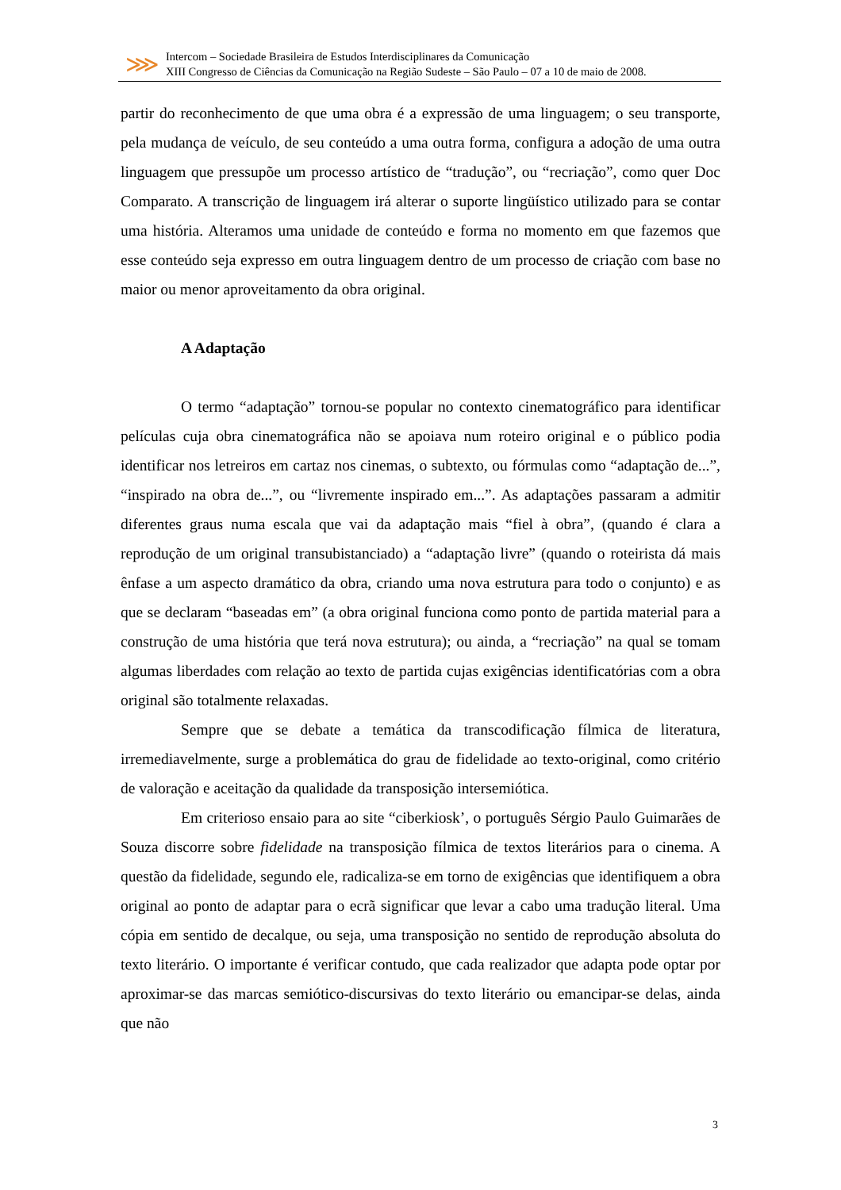⋙
Intercom – Sociedade Brasileira de Estudos Interdisciplinares da Comunicação
XIII Congresso de Ciências da Comunicação na Região Sudeste – São Paulo – 07 a 10 de maio de 2008.
partir do reconhecimento de que uma obra é a expressão de uma linguagem; o seu transporte, pela mudança de veículo, de seu conteúdo a uma outra forma, configura a adoção de uma outra linguagem que pressupõe um processo artístico de “tradução”, ou “recriação”, como quer Doc Comparato. A transcrição de linguagem irá alterar o suporte lingüístico utilizado para se contar uma história. Alteramos uma unidade de conteúdo e forma no momento em que fazemos que esse conteúdo seja expresso em outra linguagem dentro de um processo de criação com base no maior ou menor aproveitamento da obra original.
A Adaptação
O termo “adaptação” tornou-se popular no contexto cinematográfico para identificar películas cuja obra cinematográfica não se apoiava num roteiro original e o público podia identificar nos letreiros em cartaz nos cinemas, o subtexto, ou fórmulas como “adaptação de...”, “inspirado na obra de...”, ou “livremente inspirado em...”. As adaptações passaram a admitir diferentes graus numa escala que vai da adaptação mais “fiel à obra”, (quando é clara a reprodução de um original transubistanciado) a “adaptação livre” (quando o roteirista dá mais ênfase a um aspecto dramático da obra, criando uma nova estrutura para todo o conjunto) e as que se declaram “baseadas em” (a obra original funciona como ponto de partida material para a construção de uma história que terá nova estrutura); ou ainda, a “recriação” na qual se tomam algumas liberdades com relação ao texto de partida cujas exigências identificatórias com a obra original são totalmente relaxadas.
Sempre que se debate a temática da transcodificação fílmica de literatura, irremediavelmente, surge a problemática do grau de fidelidade ao texto-original, como critério de valoração e aceitação da qualidade da transposição intersemiótica.
Em criterioso ensaio para ao site “ciberkiosk’, o português Sérgio Paulo Guimarães de Souza discorre sobre fidelidade na transposição fílmica de textos literários para o cinema. A questão da fidelidade, segundo ele, radicaliza-se em torno de exigências que identifiquem a obra original ao ponto de adaptar para o ecrã significar que levar a cabo uma tradução literal. Uma cópia em sentido de decalque, ou seja, uma transposição no sentido de reprodução absoluta do texto literário. O importante é verificar contudo, que cada realizador que adapta pode optar por aproximar-se das marcas semiótico-discursivas do texto literário ou emancipar-se delas, ainda que não
3